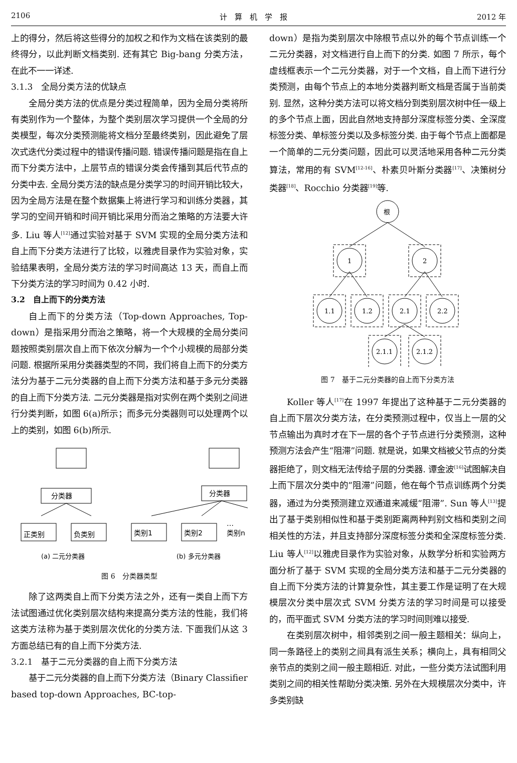2106 计　算　机　学　报 2012 年
上的得分，然后将这些得分的加权之和作为文档在该类别的最终得分，以此判断文档类别. 还有其它 Big-bang 分类方法，在此不一一详述.
3.1.3　全局分类方法的优缺点
全局分类方法的优点是分类过程简单，因为全局分类将所有类别作为一个整体，为整个类别层次学习提供一个全局的分类模型，每次分类预测能将文档分至最终类别，因此避免了层次式迭代分类过程中的错误传播问题. 错误传播问题是指在自上而下分类方法中，上层节点的错误分类会传播到其后代节点的分类中去. 全局分类方法的缺点是分类学习的时间开销比较大，因为全局方法是在整个数据集上将进行学习和训练分类器，其学习的空间开销和时间开销比采用分而治之策略的方法要大许多. Liu 等人<sup>[12]</sup>通过实验对基于 SVM 实现的全局分类方法和自上而下分类方法进行了比较，以雅虎目录作为实验对象，实验结果表明，全局分类方法的学习时间高达 13 天，而自上而下分类方法的学习时间为 0.42 小时.
3.2　自上而下的分类方法
自上而下的分类方法（Top-down Approaches, Top-down）是指采用分而治之策略，将一个大规模的全局分类问题按照类别层次自上而下依次分解为一个个小规模的局部分类问题. 根据所采用分类器类型的不同，我们将自上而下的分类方法分为基于二元分类器的自上而下分类方法和基于多元分类器的自上而下分类方法. 二元分类器是指对实例在两个类别之间进行分类判断，如图 6(a)所示；而多元分类器则可以处理两个以上的类别，如图 6(b)所示.
分类器
分类器
正类别
负类别
类别1
类别2
…
类别n
(a) 二元分类器
(b) 多元分类器
图 6　分类器类型
除了这两类自上而下分类方法之外，还有一类自上而下方法试图通过优化类别层次结构来提高分类方法的性能，我们将这类方法称为基于类别层次优化的分类方法. 下面我们从这 3 方面总结已有的自上而下分类方法.
3.2.1　基于二元分类器的自上而下分类方法
基于二元分类器的自上而下分类方法（Binary Classifier based top-down Approaches, BC-top-
down）是指为类别层次中除根节点以外的每个节点训练一个二元分类器，对文档进行自上而下的分类. 如图 7 所示，每个虚线框表示一个二元分类器，对于一个文档，自上而下进行分类预测，由每个节点上的本地分类器判断文档是否属于当前类别. 显然，这种分类方法可以将文档分到类别层次树中任一级上的多个节点上面，因此自然地支持部分深度标签分类、全深度标签分类、单标签分类以及多标签分类. 由于每个节点上面都是一个简单的二元分类问题，因此可以灵活地采用各种二元分类算法，常用的有 SVM<sup>[12-16]</sup>、朴素贝叶斯分类器<sup>[17]</sup>、决策树分类器<sup>[18]</sup>、Rocchio 分类器<sup>[19]</sup>等.
根
1
2
1.1
1.2
2.1
2.2
2.1.1
2.1.2
图 7　基于二元分类器的自上而下分类方法
Koller 等人<sup>[17]</sup>在 1997 年提出了这种基于二元分类器的自上而下层次分类方法，在分类预测过程中，仅当上一层的父节点输出为真时才在下一层的各个子节点进行分类预测，这种预测方法会产生“阻滞”问题. 就是说，如果文档被父节点的分类器拒绝了，则文档无法传给子层的分类器. 谭金波<sup>[16]</sup>试图解决自上而下层次分类中的“阻滞”问题，他在每个节点训练两个分类器，通过为分类预测建立双通道来减缓“阻滞”. Sun 等人<sup>[13]</sup>提出了基于类别相似性和基于类别距离两种判别文档和类别之间相关性的方法，并且支持部分深度标签分类和全深度标签分类. Liu 等人<sup>[12]</sup>以雅虎目录作为实验对象，从数学分析和实验两方面分析了基于 SVM 实现的全局分类方法和基于二元分类器的自上而下分类方法的计算复杂性，其主要工作是证明了在大规模层次分类中层次式 SVM 分类方法的学习时间是可以接受的，而平面式 SVM 分类方法的学习时间则难以接受.
在类别层次树中，相邻类别之间一般主题相关：纵向上，同一条路径上的类别之间具有派生关系；横向上，具有相同父亲节点的类别之间一般主题相近. 对此，一些分类方法试图利用类别之间的相关性帮助分类决策. 另外在大规模层次分类中，许多类别缺